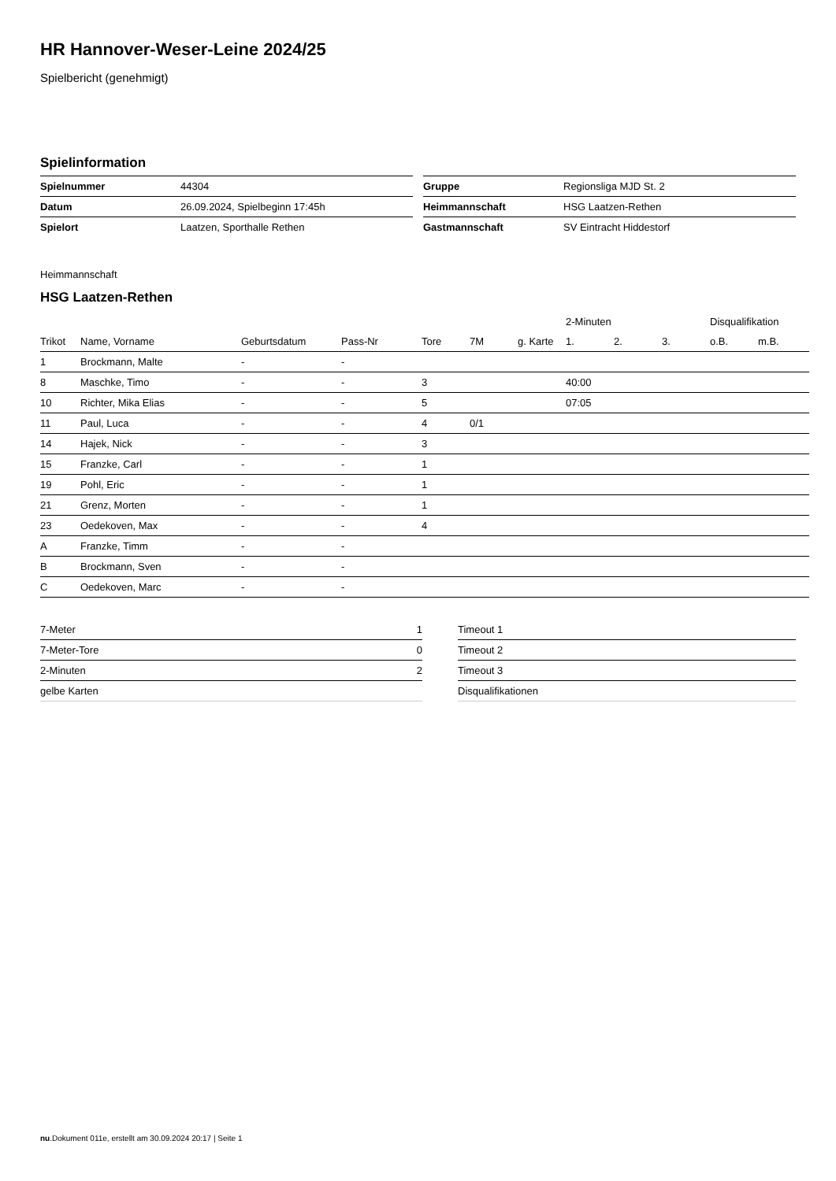HR Hannover-Weser-Leine 2024/25
Spielbericht (genehmigt)
Spielinformation
| Spielnummer | 44304 |
| Datum | 26.09.2024, Spielbeginn 17:45h |
| Spielort | Laatzen, Sporthalle Rethen |
| Gruppe | Regionsliga MJD St. 2 |
| Heimmannschaft | HSG Laatzen-Rethen |
| Gastmannschaft | SV Eintracht Hiddestorf |
Heimmannschaft
HSG Laatzen-Rethen
| | | | | | | | 2-Minuten | | | Disqualifikation | |
| --- | --- | --- | --- | --- | --- | --- | --- | --- | --- | --- | --- |
| Trikot | Name, Vorname | Geburtsdatum | Pass-Nr | Tore | 7M | g. Karte | 1. | 2. | 3. | o.B. | m.B. |
| 1 | Brockmann, Malte | - | - | | | | | | | | |
| 8 | Maschke, Timo | - | - | 3 | | | 40:00 | | | | |
| 10 | Richter, Mika Elias | - | - | 5 | | | 07:05 | | | | |
| 11 | Paul, Luca | - | - | 4 | 0/1 | | | | | | |
| 14 | Hajek, Nick | - | - | 3 | | | | | | | |
| 15 | Franzke, Carl | - | - | 1 | | | | | | | |
| 19 | Pohl, Eric | - | - | 1 | | | | | | | |
| 21 | Grenz, Morten | - | - | 1 | | | | | | | |
| 23 | Oedekoven, Max | - | - | 4 | | | | | | | |
| A | Franzke, Timm | - | - | | | | | | | | |
| B | Brockmann, Sven | - | - | | | | | | | | |
| C | Oedekoven, Marc | - | - | | | | | | | | |
| 7-Meter | 1 |
| 7-Meter-Tore | 0 |
| 2-Minuten | 2 |
| gelbe Karten | |
| Timeout 1 |
| Timeout 2 |
| Timeout 3 |
| Disqualifikationen |
nu.Dokument 011e, erstellt am 30.09.2024 20:17 | Seite 1